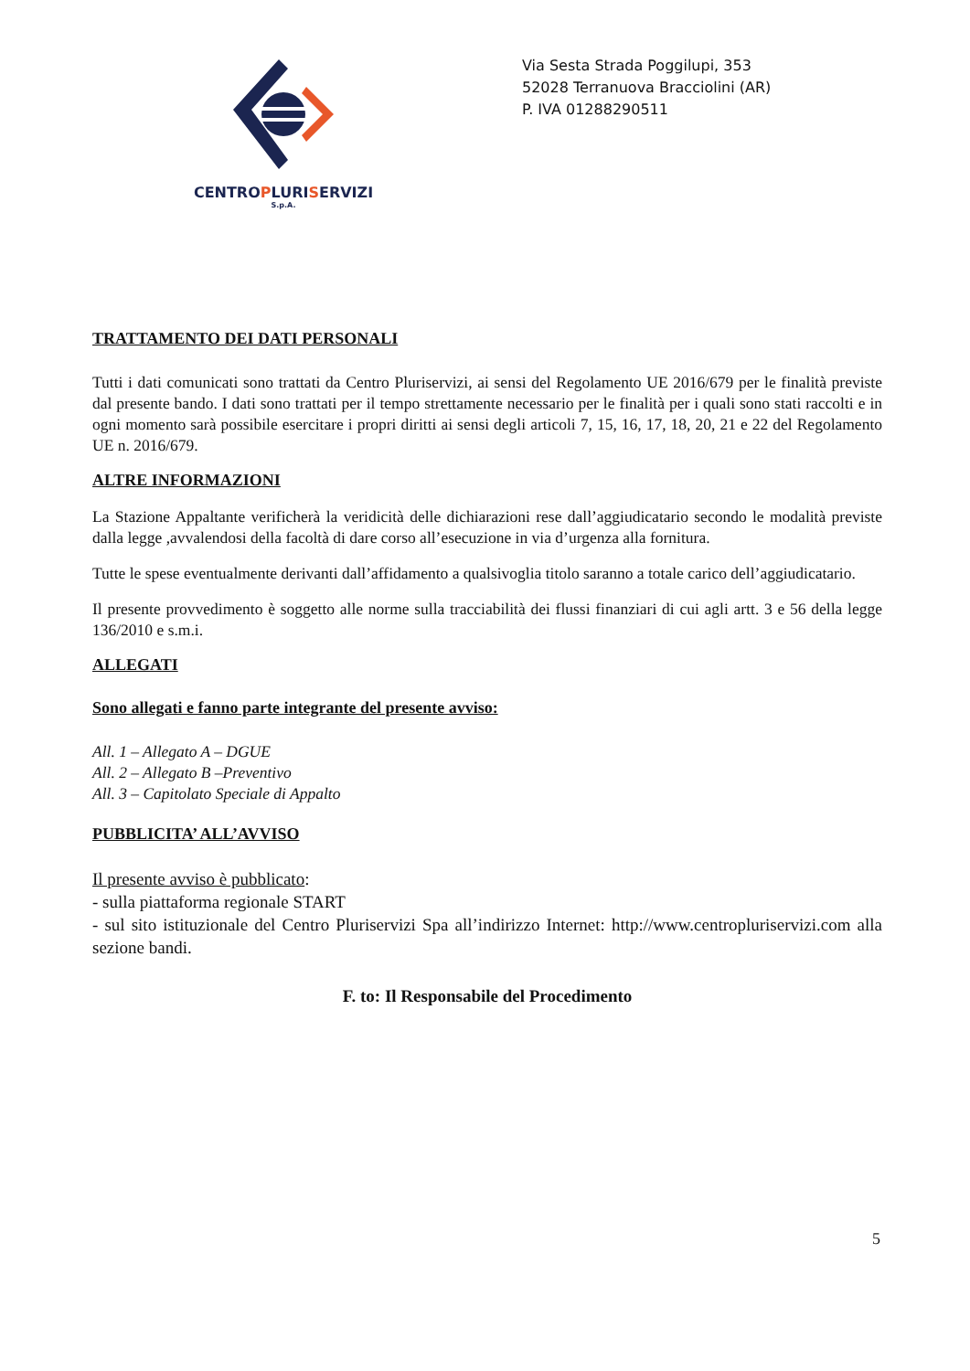CENTROPLURISERVIZI
S.p.A.
Via Sesta Strada Poggilupi, 353
52028 Terranuova Bracciolini (AR)
P. IVA 01288290511
TRATTAMENTO DEI DATI PERSONALI
Tutti i dati comunicati sono trattati da Centro Pluriservizi, ai sensi del Regolamento UE 2016/679 per le finalità previste dal presente bando. I dati sono trattati per il tempo strettamente necessario per le finalità per i quali sono stati raccolti e in ogni momento sarà possibile esercitare i propri diritti ai sensi degli articoli 7, 15, 16, 17, 18, 20, 21 e 22 del Regolamento UE n. 2016/679.
ALTRE INFORMAZIONI
La Stazione Appaltante verificherà la veridicità delle dichiarazioni rese dall’aggiudicatario secondo le modalità previste dalla legge ,avvalendosi della facoltà di dare corso all’esecuzione in via d’urgenza alla fornitura.
Tutte le spese eventualmente derivanti dall’affidamento a qualsivoglia titolo saranno a totale carico dell’aggiudicatario.
Il presente provvedimento è soggetto alle norme sulla tracciabilità dei flussi finanziari di cui agli artt. 3 e 56 della legge 136/2010 e s.m.i.
ALLEGATI
Sono allegati e fanno parte integrante del presente avviso:
All. 1 – Allegato A – DGUE
All. 2 – Allegato B –Preventivo
All. 3 – Capitolato Speciale di Appalto
PUBBLICITA’ ALL’AVVISO
Il presente avviso è pubblicato:
- sulla piattaforma regionale START
- sul sito istituzionale del Centro Pluriservizi Spa all’indirizzo Internet: http://www.centropluriservizi.com alla sezione bandi.
F. to: Il Responsabile del Procedimento
5